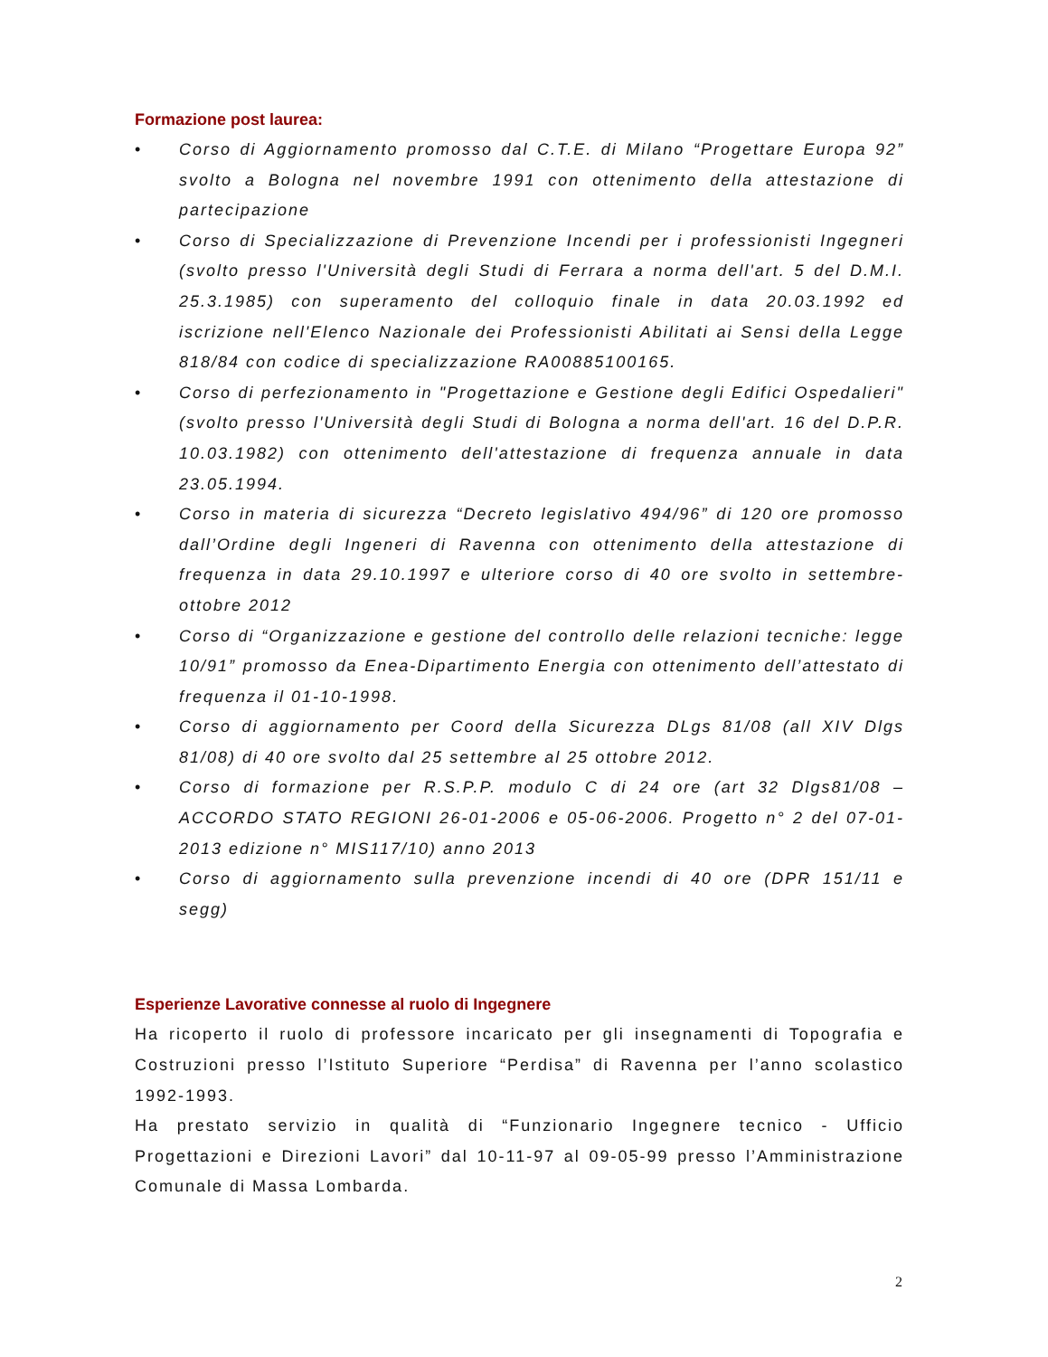Formazione post laurea:
• Corso di Aggiornamento promosso dal C.T.E. di Milano “Progettare Europa 92” svolto a Bologna nel novembre 1991 con ottenimento della attestazione di partecipazione
• Corso di Specializzazione di Prevenzione Incendi per i professionisti Ingegneri (svolto presso l'Università degli Studi di Ferrara a norma dell'art. 5 del D.M.I. 25.3.1985) con superamento del colloquio finale in data 20.03.1992 ed iscrizione nell'Elenco Nazionale dei Professionisti Abilitati ai Sensi della Legge 818/84 con codice di specializzazione RA00885100165.
• Corso di perfezionamento in "Progettazione e Gestione degli Edifici Ospedalieri" (svolto presso l'Università degli Studi di Bologna a norma dell'art. 16 del D.P.R. 10.03.1982) con ottenimento dell'attestazione di frequenza annuale in data 23.05.1994.
• Corso in materia di sicurezza “Decreto legislativo 494/96” di 120 ore promosso dall’Ordine degli Ingeneri di Ravenna con ottenimento della attestazione di frequenza in data 29.10.1997 e ulteriore corso di 40 ore svolto in settembre-ottobre 2012
• Corso di “Organizzazione e gestione del controllo delle relazioni tecniche: legge 10/91” promosso da Enea-Dipartimento Energia con ottenimento dell’attestato di frequenza il 01-10-1998.
• Corso di aggiornamento per Coord della Sicurezza DLgs 81/08 (all XIV Dlgs 81/08) di 40 ore svolto dal 25 settembre al 25 ottobre 2012.
• Corso di formazione per R.S.P.P. modulo C di 24 ore (art 32 Dlgs81/08 – ACCORDO STATO REGIONI 26-01-2006 e 05-06-2006. Progetto n° 2 del 07-01-2013 edizione n° MIS117/10) anno 2013
• Corso di aggiornamento sulla prevenzione incendi di 40 ore (DPR 151/11 e segg)
Esperienze Lavorative connesse al ruolo di Ingegnere
Ha ricoperto il ruolo di professore incaricato per gli insegnamenti di Topografia e Costruzioni presso l’Istituto Superiore “Perdisa” di Ravenna per l’anno scolastico 1992-1993.
Ha prestato servizio in qualità di “Funzionario Ingegnere tecnico - Ufficio Progettazioni e Direzioni Lavori” dal 10-11-97 al 09-05-99 presso l’Amministrazione Comunale di Massa Lombarda.
2